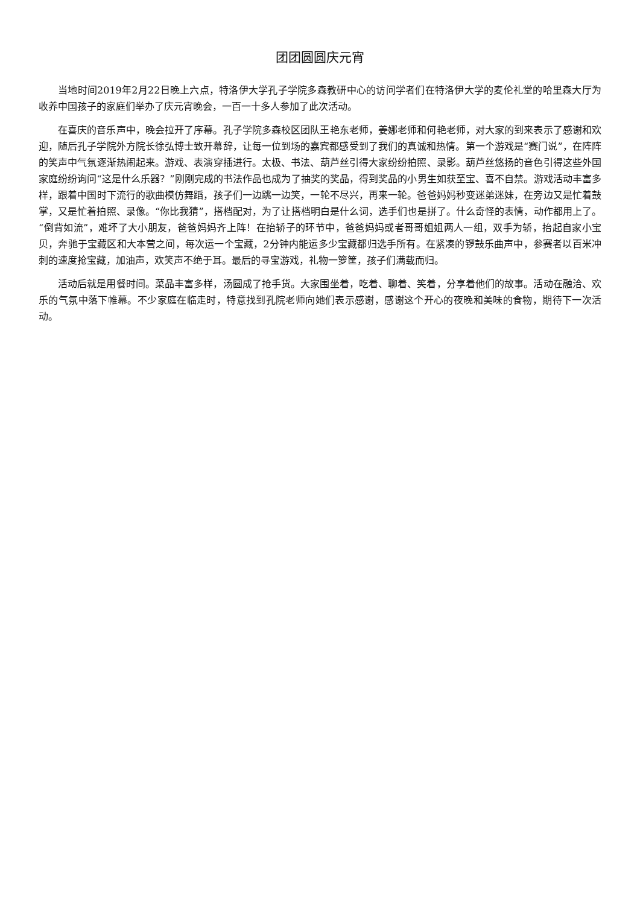团团圆圆庆元宵
当地时间2019年2月22日晚上六点，特洛伊大学孔子学院多森教研中心的访问学者们在特洛伊大学的麦伦礼堂的哈里森大厅为收养中国孩子的家庭们举办了庆元宵晚会，一百一十多人参加了此次活动。
在喜庆的音乐声中，晚会拉开了序幕。孔子学院多森校区团队王艳东老师，姜娜老师和何艳老师，对大家的到来表示了感谢和欢迎，随后孔子学院外方院长徐弘博士致开幕辞，让每一位到场的嘉宾都感受到了我们的真诚和热情。第一个游戏是“赛门说”，在阵阵的笑声中气氛逐渐热闹起来。游戏、表演穿插进行。太极、书法、葫芦丝引得大家纷纷拍照、录影。葫芦丝悠扬的音色引得这些外国家庭纷纷询问“这是什么乐器？”刚刚完成的书法作品也成为了抽奖的奖品，得到奖品的小男生如获至宝、喜不自禁。游戏活动丰富多样，跟着中国时下流行的歌曲模仿舞蹈，孩子们一边跳一边笑，一轮不尽兴，再来一轮。爸爸妈妈秒变迷弟迷妹，在旁边又是忙着鼓掌，又是忙着拍照、录像。“你比我猜”，搭档配对，为了让搭档明白是什么词，选手们也是拼了。什么奇怪的表情，动作都用上了。“倒背如流”，难坏了大小朋友，爸爸妈妈齐上阵！在抬轿子的环节中，爸爸妈妈或者哥哥姐姐两人一组，双手为轿，抬起自家小宝贝，奔驰于宝藏区和大本营之间，每次运一个宝藏，2分钟内能运多少宝藏都归选手所有。在紧凑的锣鼓乐曲声中，参赛者以百米冲刺的速度抢宝藏，加油声，欢笑声不绝于耳。最后的寻宝游戏，礼物一箩筐，孩子们满载而归。
活动后就是用餐时间。菜品丰富多样，汤圆成了抢手货。大家围坐着，吃着、聊着、笑着，分享着他们的故事。活动在融洽、欢乐的气氛中落下帷幕。不少家庭在临走时，特意找到孔院老师向她们表示感谢，感谢这个开心的夜晚和美味的食物，期待下一次活动。